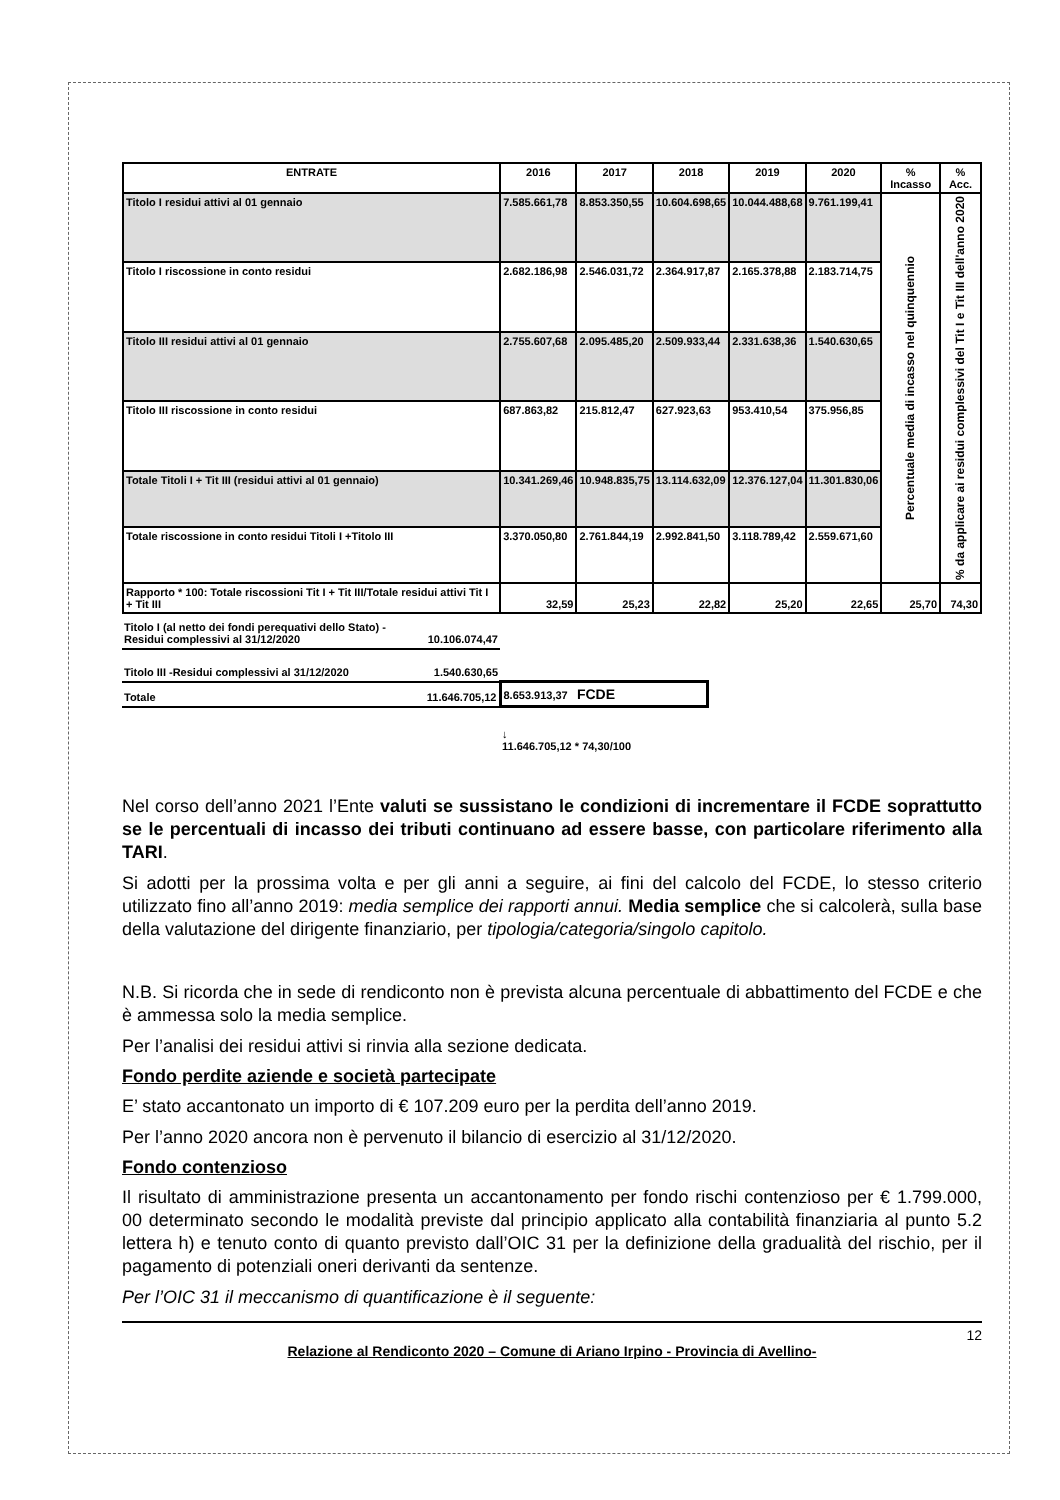| ENTRATE | 2016 | 2017 | 2018 | 2019 | 2020 | % Incasso | % Acc. |
| --- | --- | --- | --- | --- | --- | --- | --- |
| Titolo I residui attivi al 01 gennaio | 7.585.661,78 | 8.853.350,55 | 10.604.698,65 | 10.044.488,68 | 9.761.199,41 | Percentuale media di incasso nel quinquennio | % da applicare ai residui complessivi del Tit I e Tit III dell'anno 2020 |
| Titolo I riscossione in conto residui | 2.682.186,98 | 2.546.031,72 | 2.364.917,87 | 2.165.378,88 | 2.183.714,75 | | |
| Titolo III residui attivi al 01 gennaio | 2.755.607,68 | 2.095.485,20 | 2.509.933,44 | 2.331.638,36 | 1.540.630,65 | | |
| Titolo III riscossione in conto residui | 687.863,82 | 215.812,47 | 627.923,63 | 953.410,54 | 375.956,85 | | |
| Totale Titoli I + Tit III (residui attivi al 01 gennaio) | 10.341.269,46 | 10.948.835,75 | 13.114.632,09 | 12.376.127,04 | 11.301.830,06 | | |
| Totale riscossione in conto residui Titoli I +Titolo III | 3.370.050,80 | 2.761.844,19 | 2.992.841,50 | 3.118.789,42 | 2.559.671,60 | | |
| Rapporto * 100: Totale riscossioni Tit I + Tit III/Totale residui attivi Tit I + Tit III | 32,59 | 25,23 | 22,82 | 25,20 | 22,65 | 25,70 | 74,30 |
| Titolo I (al netto dei fondi perequativi dello Stato) - Residui complessivi al 31/12/2020 | 10.106.074,47 | |
| Titolo III -Residui complessivi al 31/12/2020 | 1.540.630,65 | |
| Totale | 11.646.705,12 | 8.653.913,37 FCDE |
| | | ↓ 11.646.705,12 * 74,30/100 |
Nel corso dell’anno 2021 l’Ente valuti se sussistano le condizioni di incrementare il FCDE soprattutto se le percentuali di incasso dei tributi continuano ad essere basse, con particolare riferimento alla TARI.
Si adotti per la prossima volta e per gli anni a seguire, ai fini del calcolo del FCDE, lo stesso criterio utilizzato fino all’anno 2019: media semplice dei rapporti annui. Media semplice che si calcolerà, sulla base della valutazione del dirigente finanziario, per tipologia/categoria/singolo capitolo.
N.B. Si ricorda che in sede di rendiconto non è prevista alcuna percentuale di abbattimento del FCDE e che è ammessa solo la media semplice.
Per l’analisi dei residui attivi si rinvia alla sezione dedicata.
Fondo perdite aziende e società partecipate
E’ stato accantonato un importo di € 107.209 euro per la perdita dell’anno 2019.
Per l’anno 2020 ancora non è pervenuto il bilancio di esercizio al 31/12/2020.
Fondo contenzioso
Il risultato di amministrazione presenta un accantonamento per fondo rischi contenzioso per € 1.799.000, 00 determinato secondo le modalità previste dal principio applicato alla contabilità finanziaria al punto 5.2 lettera h) e tenuto conto di quanto previsto dall’OIC 31 per la definizione della gradualità del rischio, per il pagamento di potenziali oneri derivanti da sentenze.
Per l’OIC 31 il meccanismo di quantificazione è il seguente:
12
Relazione al Rendiconto 2020 – Comune di Ariano Irpino - Provincia di Avellino-